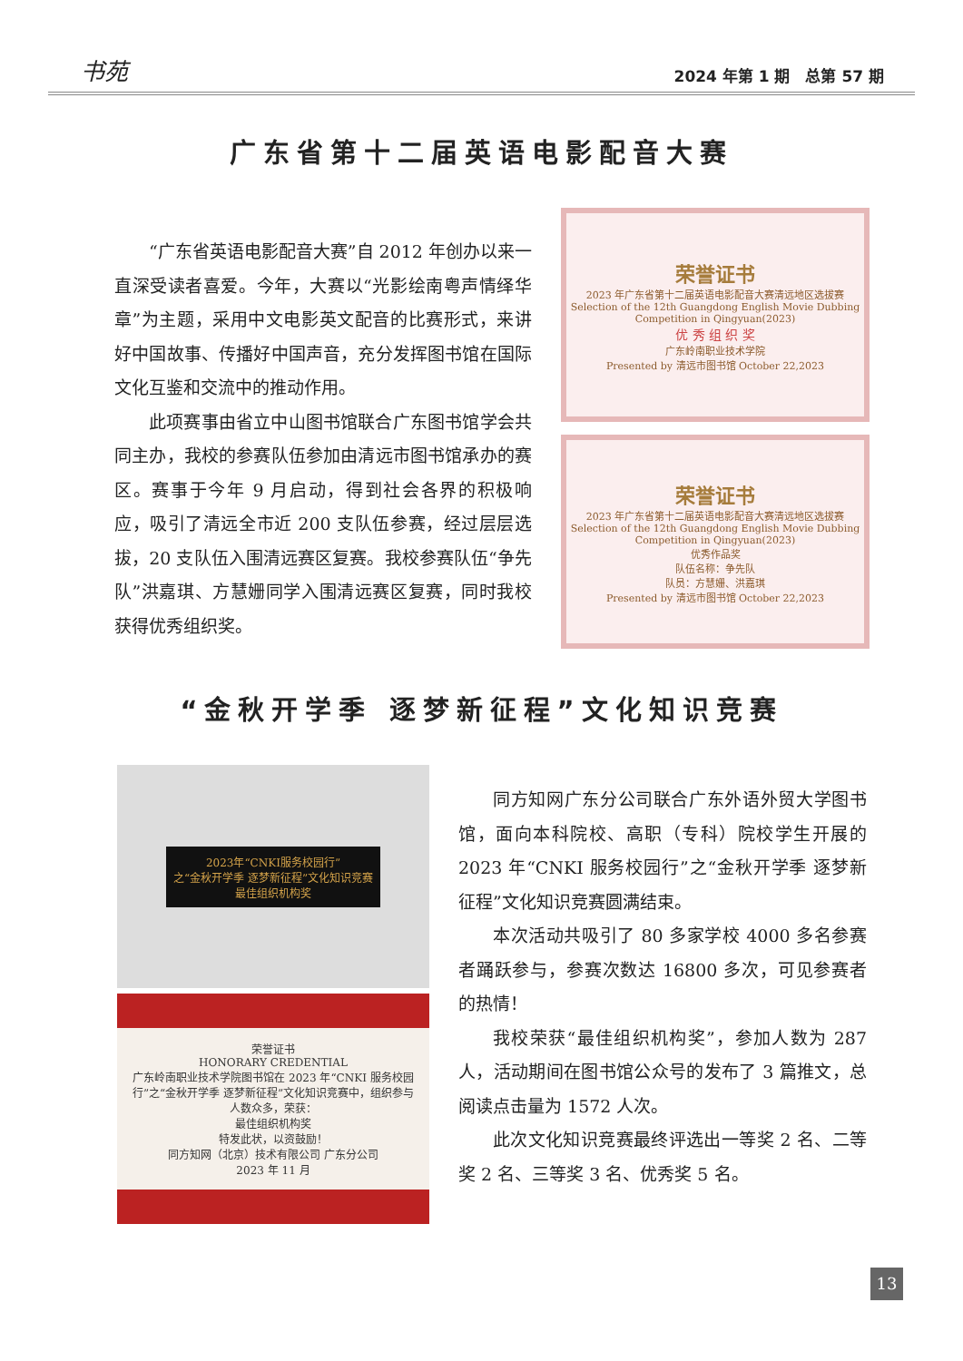书苑 2024 年第 1 期　总第 57 期
广东省第十二届英语电影配音大赛
“广东省英语电影配音大赛”自 2012 年创办以来一直深受读者喜爱。今年，大赛以“光影绘南粤声情绎华章”为主题，采用中文电影英文配音的比赛形式，来讲好中国故事、传播好中国声音，充分发挥图书馆在国际文化互鉴和交流中的推动作用。
此项赛事由省立中山图书馆联合广东图书馆学会共同主办，我校的参赛队伍参加由清远市图书馆承办的赛区。赛事于今年 9 月启动，得到社会各界的积极响应，吸引了清远全市近 200 支队伍参赛，经过层层选拔，20 支队伍入围清远赛区复赛。我校参赛队伍“争先队”洪嘉琪、方慧姗同学入围清远赛区复赛，同时我校获得优秀组织奖。
荣誉证书
2023 年广东省第十二届英语电影配音大赛清远地区选拔赛
Selection of the 12th Guangdong English Movie Dubbing Competition in Qingyuan(2023)
优 秀 组 织 奖
广东岭南职业技术学院
Presented by 清远市图书馆 October 22,2023
荣誉证书
2023 年广东省第十二届英语电影配音大赛清远地区选拔赛
Selection of the 12th Guangdong English Movie Dubbing Competition in Qingyuan(2023)
优秀作品奖
队伍名称：争先队
队员：方慧姗、洪嘉琪
Presented by 清远市图书馆 October 22,2023
“金秋开学季 逐梦新征程”文化知识竞赛
2023年“CNKI服务校园行”
之“金秋开学季 逐梦新征程”文化知识竞赛
最佳组织机构奖
荣誉证书
HONORARY CREDENTIAL
广东岭南职业技术学院图书馆在 2023 年“CNKI 服务校园行”之“金秋开学季 逐梦新征程”文化知识竞赛中，组织参与人数众多，荣获：
最佳组织机构奖
特发此状，以资鼓励！
同方知网（北京）技术有限公司 广东分公司
2023 年 11 月
同方知网广东分公司联合广东外语外贸大学图书馆，面向本科院校、高职（专科）院校学生开展的 2023 年“CNKI 服务校园行”之“金秋开学季 逐梦新征程”文化知识竞赛圆满结束。
本次活动共吸引了 80 多家学校 4000 多名参赛者踊跃参与，参赛次数达 16800 多次，可见参赛者的热情！
我校荣获“最佳组织机构奖”，参加人数为 287 人，活动期间在图书馆公众号的发布了 3 篇推文，总阅读点击量为 1572 人次。
此次文化知识竞赛最终评选出一等奖 2 名、二等奖 2 名、三等奖 3 名、优秀奖 5 名。
13